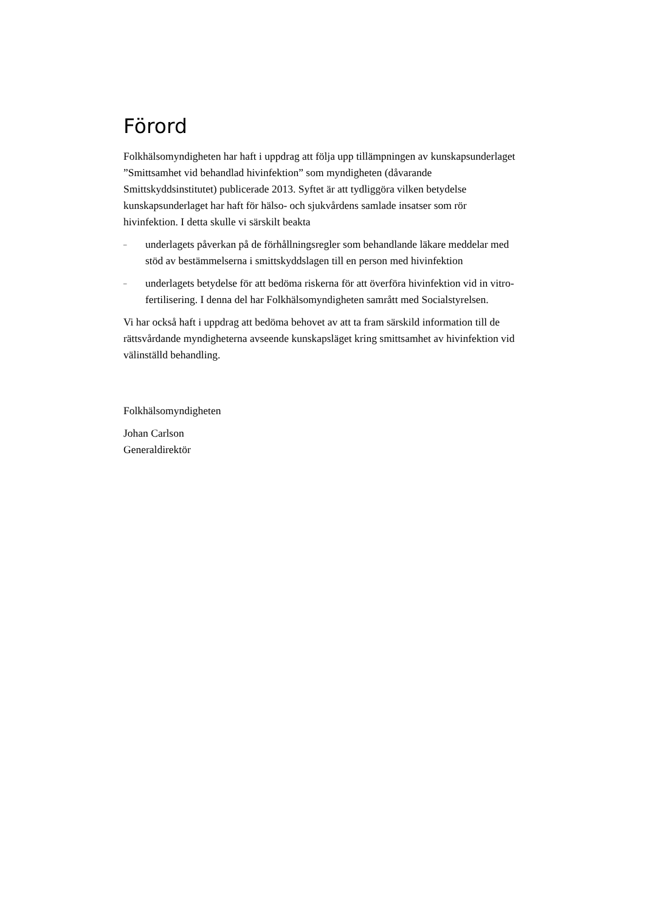Förord
Folkhälsomyndigheten har haft i uppdrag att följa upp tillämpningen av kunskapsunderlaget ”Smittsamhet vid behandlad hivinfektion” som myndigheten (dåvarande Smittskyddsinstitutet) publicerade 2013. Syftet är att tydliggöra vilken betydelse kunskapsunderlaget har haft för hälso- och sjukvårdens samlade insatser som rör hivinfektion. I detta skulle vi särskilt beakta
– underlagets påverkan på de förhållningsregler som behandlande läkare meddelar med stöd av bestämmelserna i smittskyddslagen till en person med hivinfektion
– underlagets betydelse för att bedöma riskerna för att överföra hivinfektion vid in vitro-fertilisering. I denna del har Folkhälsomyndigheten samrått med Socialstyrelsen.
Vi har också haft i uppdrag att bedöma behovet av att ta fram särskild information till de rättsvårdande myndigheterna avseende kunskapsläget kring smittsamhet av hivinfektion vid välinställd behandling.
Folkhälsomyndigheten
Johan Carlson
Generaldirektör